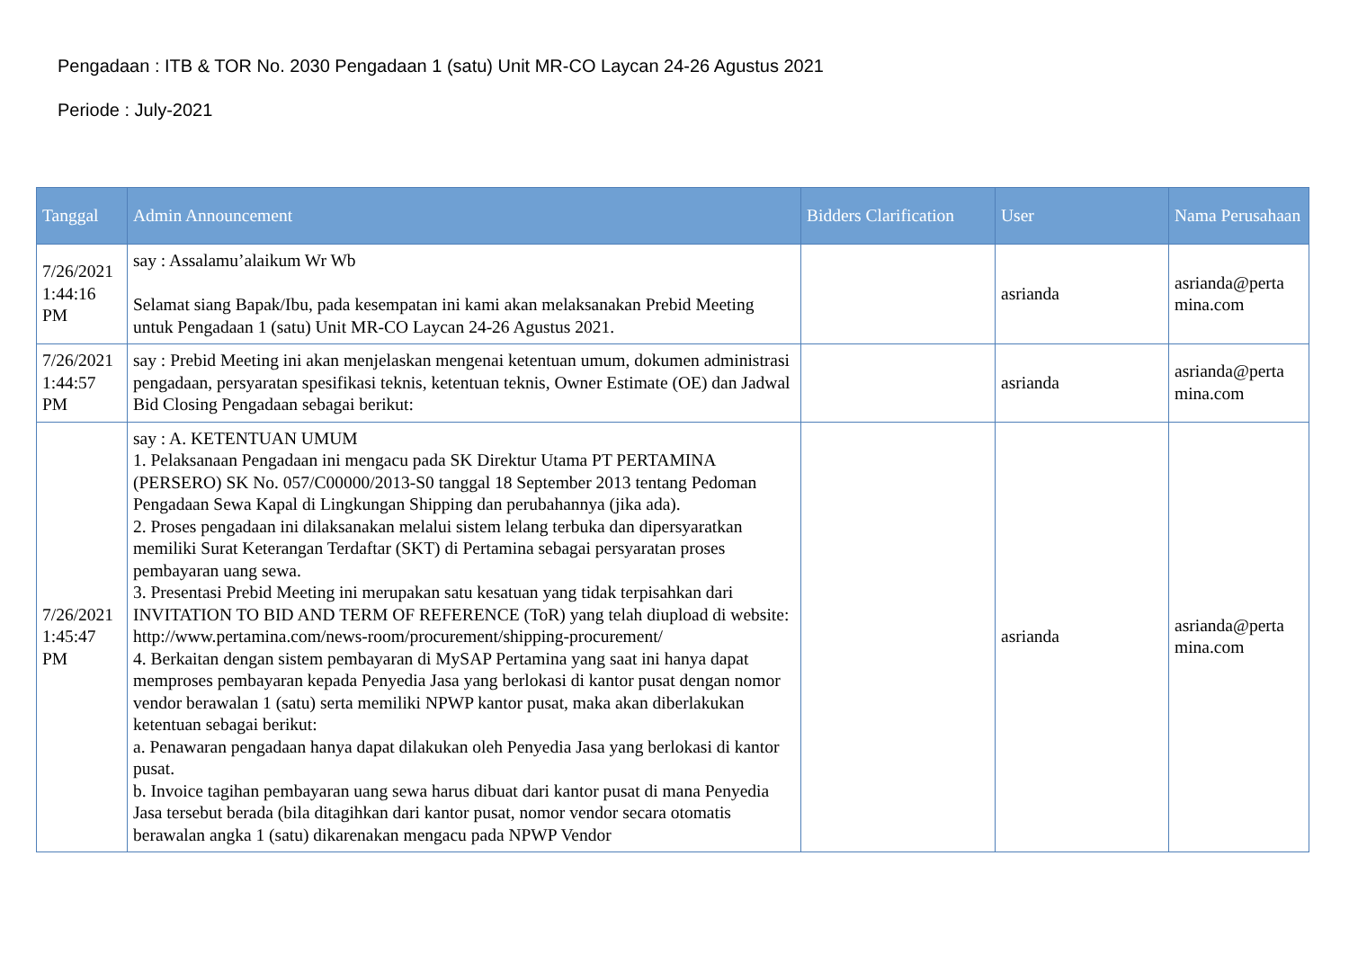Pengadaan : ITB & TOR No. 2030 Pengadaan 1 (satu) Unit MR-CO Laycan 24-26 Agustus 2021
Periode : July-2021
| Tanggal | Admin Announcement | Bidders Clarification | User | Nama Perusahaan |
| --- | --- | --- | --- | --- |
| 7/26/2021 1:44:16 PM | say : Assalamu’alaikum Wr Wb Selamat siang Bapak/Ibu, pada kesempatan ini kami akan melaksanakan Prebid Meeting untuk Pengadaan 1 (satu) Unit MR-CO Laycan 24-26 Agustus 2021. | | asrianda | asrianda@perta mina.com |
| 7/26/2021 1:44:57 PM | say : Prebid Meeting ini akan menjelaskan mengenai ketentuan umum, dokumen administrasi pengadaan, persyaratan spesifikasi teknis, ketentuan teknis, Owner Estimate (OE) dan Jadwal Bid Closing Pengadaan sebagai berikut: | | asrianda | asrianda@perta mina.com |
| 7/26/2021 1:45:47 PM | say : A. KETENTUAN UMUM 1. Pelaksanaan Pengadaan ini mengacu pada SK Direktur Utama PT PERTAMINA (PERSERO) SK No. 057/C00000/2013-S0 tanggal 18 September 2013 tentang Pedoman Pengadaan Sewa Kapal di Lingkungan Shipping dan perubahannya (jika ada). 2. Proses pengadaan ini dilaksanakan melalui sistem lelang terbuka dan dipersyaratkan memiliki Surat Keterangan Terdaftar (SKT) di Pertamina sebagai persyaratan proses pembayaran uang sewa. 3. Presentasi Prebid Meeting ini merupakan satu kesatuan yang tidak terpisahkan dari INVITATION TO BID AND TERM OF REFERENCE (ToR) yang telah diupload di website: http://www.pertamina.com/news-room/procurement/shipping-procurement/ 4. Berkaitan dengan sistem pembayaran di MySAP Pertamina yang saat ini hanya dapat memproses pembayaran kepada Penyedia Jasa yang berlokasi di kantor pusat dengan nomor vendor berawalan 1 (satu) serta memiliki NPWP kantor pusat, maka akan diberlakukan ketentuan sebagai berikut: a. Penawaran pengadaan hanya dapat dilakukan oleh Penyedia Jasa yang berlokasi di kantor pusat. b. Invoice tagihan pembayaran uang sewa harus dibuat dari kantor pusat di mana Penyedia Jasa tersebut berada (bila ditagihkan dari kantor pusat, nomor vendor secara otomatis berawalan angka 1 (satu) dikarenakan mengacu pada NPWP Vendor | | asrianda | asrianda@perta mina.com |